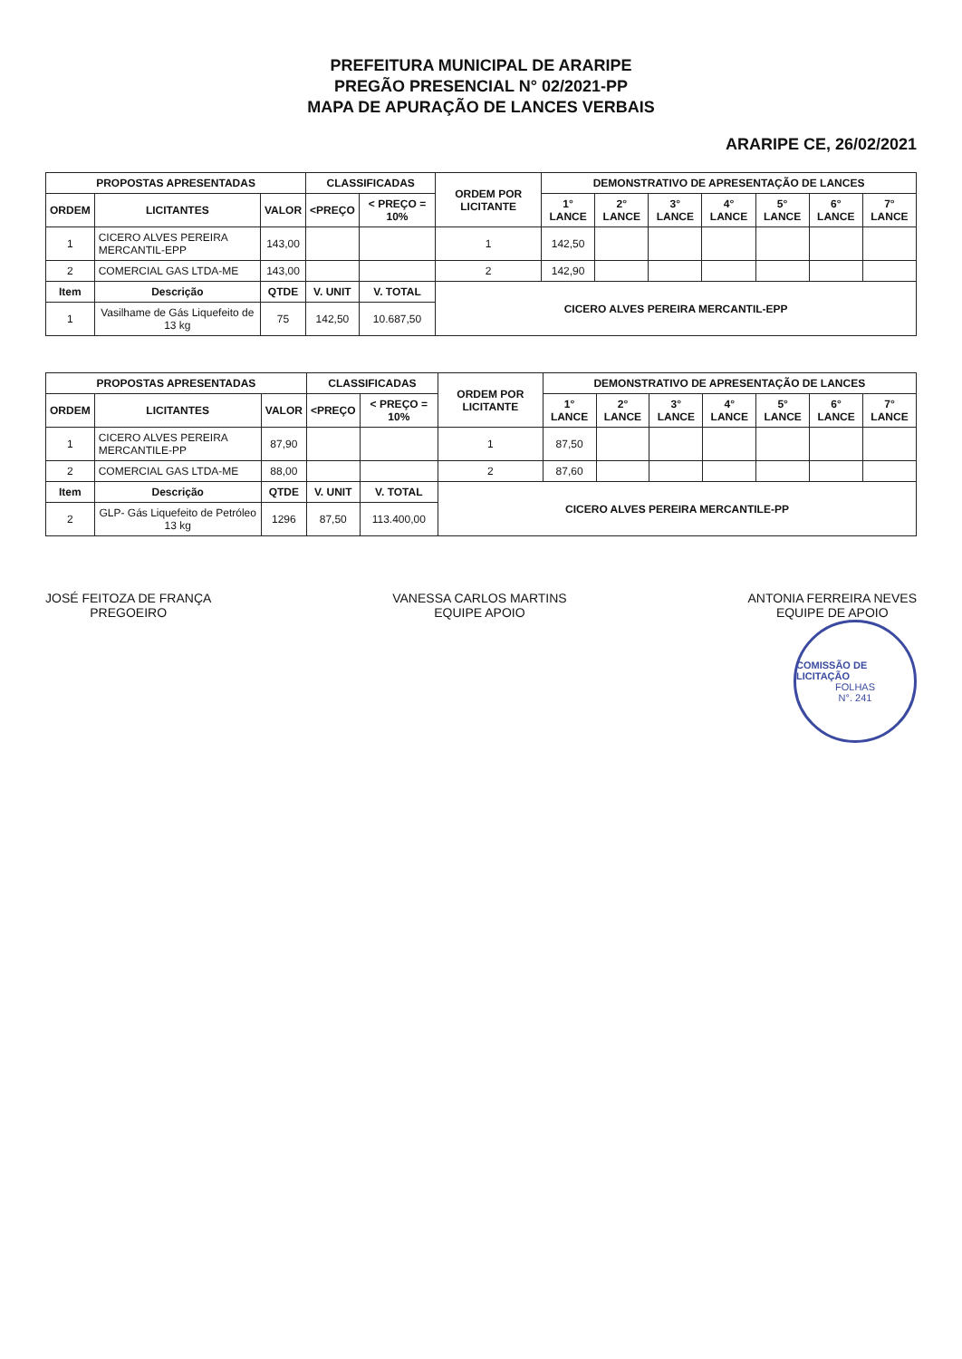PREFEITURA MUNICIPAL DE ARARIPE
PREGÃO PRESENCIAL N° 02/2021-PP
MAPA DE APURAÇÃO DE LANCES VERBAIS
ARARIPE CE, 26/02/2021
| PROPOSTAS APRESENTADAS | | | CLASSIFICADAS | | ORDEM POR LICITANTE | DEMONSTRATIVO DE APRESENTAÇÃO DE LANCES | | | | | | |
| --- | --- | --- | --- | --- | --- | --- | --- | --- | --- | --- | --- | --- |
| ORDEM | LICITANTES | VALOR | <PREÇO | < PREÇO = 10% | | 1° LANCE | 2° LANCE | 3° LANCE | 4° LANCE | 5° LANCE | 6° LANCE | 7° LANCE |
| 1 | CICERO ALVES PEREIRA MERCANTIL-EPP | 143,00 | | | 1 | 142,50 | | | | | | |
| 2 | COMERCIAL GAS LTDA-ME | 143,00 | | | 2 | 142,90 | | | | | | |
| Item | Descrição | QTDE | V. UNIT | V. TOTAL | CICERO ALVES PEREIRA MERCANTIL-EPP | | | | | | | |
| 1 | Vasilhame de Gás Liquefeito de 13 kg | 75 | 142,50 | 10.687,50 | | | | | | | | |
| PROPOSTAS APRESENTADAS | | | CLASSIFICADAS | | ORDEM POR LICITANTE | DEMONSTRATIVO DE APRESENTAÇÃO DE LANCES | | | | | | |
| --- | --- | --- | --- | --- | --- | --- | --- | --- | --- | --- | --- | --- |
| ORDEM | LICITANTES | VALOR | <PREÇO | < PREÇO = 10% | | 1° LANCE | 2° LANCE | 3° LANCE | 4° LANCE | 5° LANCE | 6° LANCE | 7° LANCE |
| 1 | CICERO ALVES PEREIRA MERCANTILE-PP | 87,90 | | | 1 | 87,50 | | | | | | |
| 2 | COMERCIAL GAS LTDA-ME | 88,00 | | | 2 | 87,60 | | | | | | |
| Item | Descrição | QTDE | V. UNIT | V. TOTAL | CICERO ALVES PEREIRA MERCANTILE-PP | | | | | | | |
| 2 | GLP- Gás Liquefeito de Petróleo 13 kg | 1296 | 87,50 | 113.400,00 | | | | | | | | |
JOSÉ FEITOZA DE FRANÇA
PREGOEIRO
VANESSA CARLOS MARTINS
EQUIPE APOIO
ANTONIA FERREIRA NEVES
EQUIPE DE APOIO
COMISSÃO DE LICITAÇÃO
FOLHAS
N°. 241